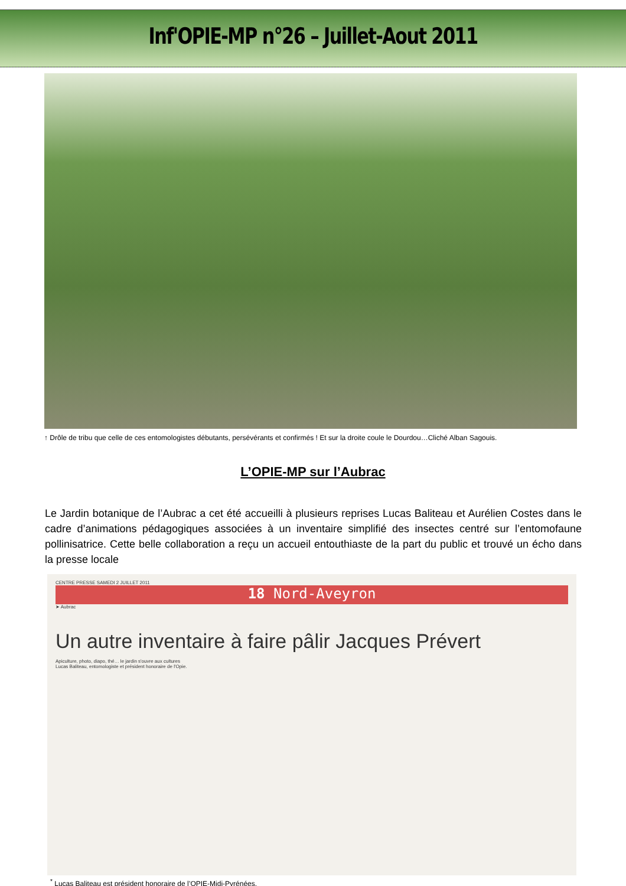Inf'OPIE-MP n°26 – Juillet-Aout 2011
↑ Drôle de tribu que celle de ces entomologistes débutants, persévérants et confirmés ! Et sur la droite coule le Dourdou…Cliché Alban Sagouis.
L’OPIE-MP sur l’Aubrac
Le Jardin botanique de l’Aubrac a cet été accueilli à plusieurs reprises Lucas Baliteau et Aurélien Costes dans le cadre d’animations pédagogiques associées à un inventaire simplifié des insectes centré sur l’entomofaune pollinisatrice. Cette belle collaboration a reçu un accueil entouthiaste de la part du public et trouvé un écho dans la presse locale
CENTRE PRESSE SAMEDI 2 JUILLET 2011
18 Nord-Aveyron
➤ Aubrac
Un autre inventaire à faire pâlir Jacques Prévert
Apiculture, photo, diapo, thé… le jardin s'ouvre aux cultures
Lucas Baliteau, entomologiste et président honoraire de l'Opie.
<sup>*</sup> Lucas Baliteau est président honoraire de l’OPIE-Midi-Pyrénées.